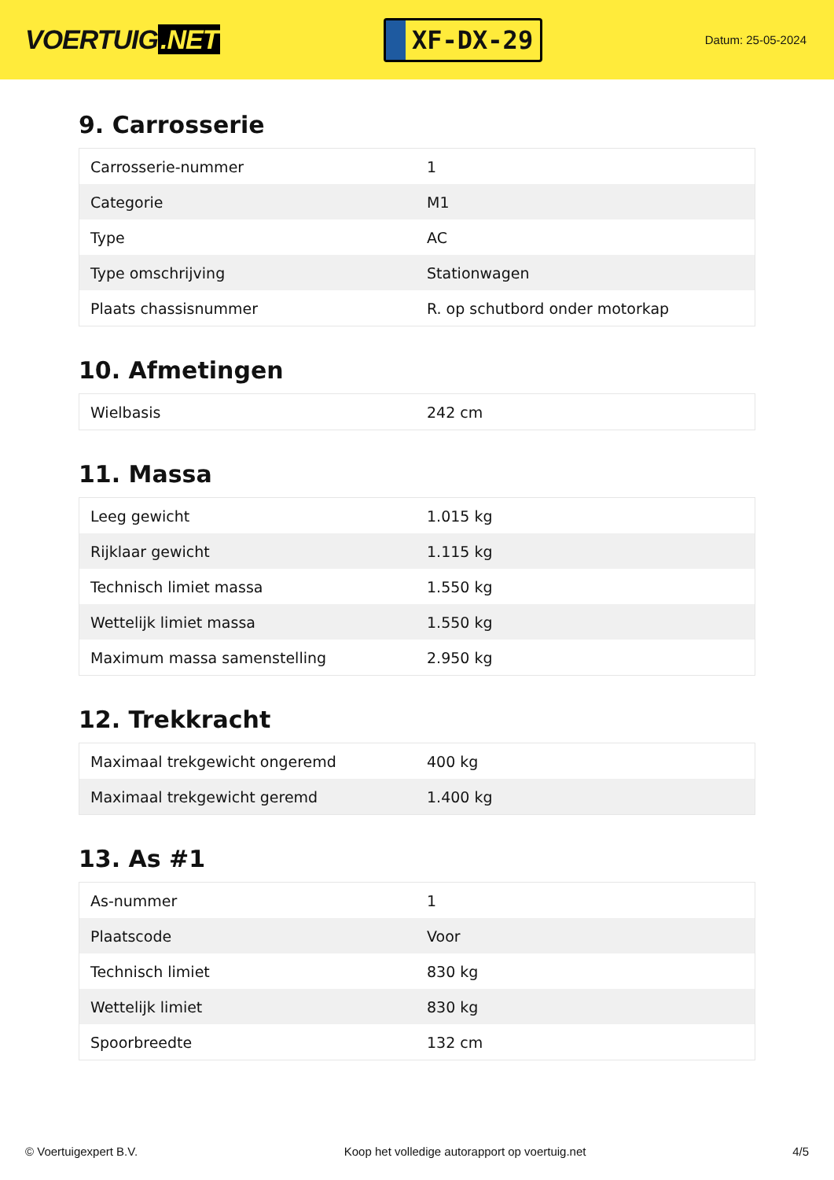VOERTUIG.NET
XF-DX-29
Datum: 25-05-2024
9. Carrosserie
| Carrosserie-nummer | 1 |
| Categorie | M1 |
| Type | AC |
| Type omschrijving | Stationwagen |
| Plaats chassisnummer | R. op schutbord onder motorkap |
10. Afmetingen
| Wielbasis | 242 cm |
11. Massa
| Leeg gewicht | 1.015 kg |
| Rijklaar gewicht | 1.115 kg |
| Technisch limiet massa | 1.550 kg |
| Wettelijk limiet massa | 1.550 kg |
| Maximum massa samenstelling | 2.950 kg |
12. Trekkracht
| Maximaal trekgewicht ongeremd | 400 kg |
| Maximaal trekgewicht geremd | 1.400 kg |
13. As #1
| As-nummer | 1 |
| Plaatscode | Voor |
| Technisch limiet | 830 kg |
| Wettelijk limiet | 830 kg |
| Spoorbreedte | 132 cm |
© Voertuigexpert B.V. Koop het volledige autorapport op voertuig.net 4/5